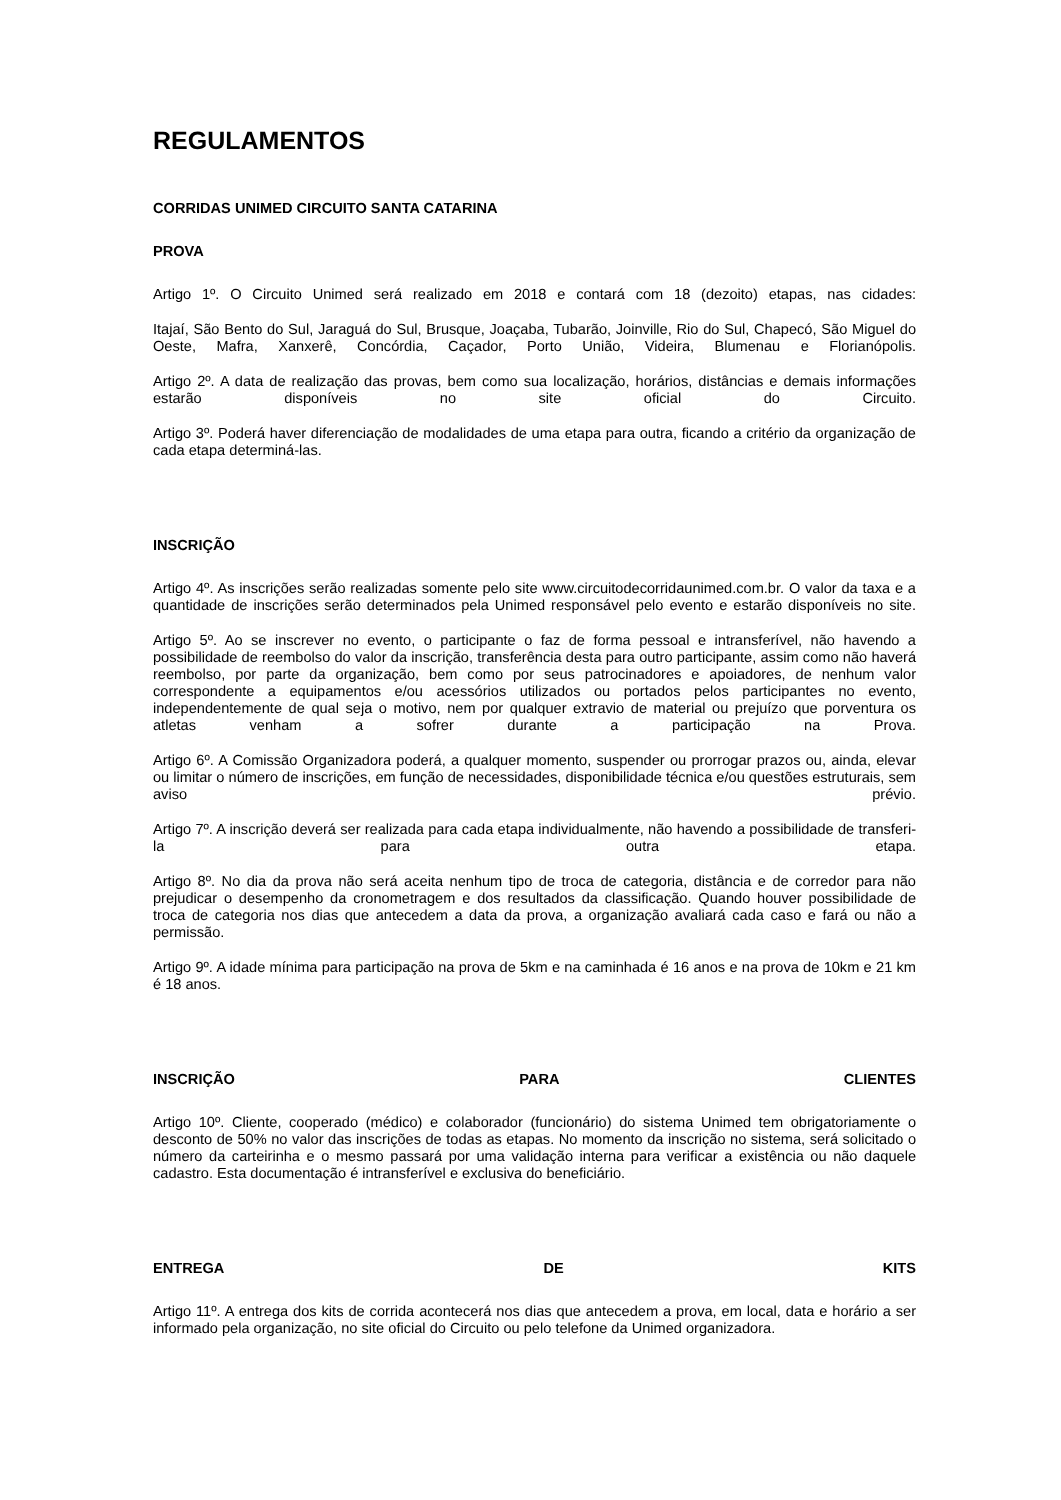REGULAMENTOS
CORRIDAS UNIMED CIRCUITO SANTA CATARINA
PROVA
Artigo 1º. O Circuito Unimed será realizado em 2018 e contará com 18 (dezoito) etapas, nas cidades:
Itajaí, São Bento do Sul, Jaraguá do Sul, Brusque, Joaçaba, Tubarão, Joinville, Rio do Sul, Chapecó, São Miguel do Oeste, Mafra, Xanxerê, Concórdia, Caçador, Porto União, Videira, Blumenau e Florianópolis.
Artigo 2º. A data de realização das provas, bem como sua localização, horários, distâncias e demais informações estarão disponíveis no site oficial do Circuito.
Artigo 3º. Poderá haver diferenciação de modalidades de uma etapa para outra, ficando a critério da organização de cada etapa determiná-las.
INSCRIÇÃO
Artigo 4º. As inscrições serão realizadas somente pelo site www.circuitodecorridaunimed.com.br. O valor da taxa e a quantidade de inscrições serão determinados pela Unimed responsável pelo evento e estarão disponíveis no site.
Artigo 5º. Ao se inscrever no evento, o participante o faz de forma pessoal e intransferível, não havendo a possibilidade de reembolso do valor da inscrição, transferência desta para outro participante, assim como não haverá reembolso, por parte da organização, bem como por seus patrocinadores e apoiadores, de nenhum valor correspondente a equipamentos e/ou acessórios utilizados ou portados pelos participantes no evento, independentemente de qual seja o motivo, nem por qualquer extravio de material ou prejuízo que porventura os atletas venham a sofrer durante a participação na Prova.
Artigo 6º. A Comissão Organizadora poderá, a qualquer momento, suspender ou prorrogar prazos ou, ainda, elevar ou limitar o número de inscrições, em função de necessidades, disponibilidade técnica e/ou questões estruturais, sem aviso prévio.
Artigo 7º. A inscrição deverá ser realizada para cada etapa individualmente, não havendo a possibilidade de transferi-la para outra etapa.
Artigo 8º. No dia da prova não será aceita nenhum tipo de troca de categoria, distância e de corredor para não prejudicar o desempenho da cronometragem e dos resultados da classificação. Quando houver possibilidade de troca de categoria nos dias que antecedem a data da prova, a organização avaliará cada caso e fará ou não a permissão.
Artigo 9º. A idade mínima para participação na prova de 5km e na caminhada é 16 anos e na prova de 10km e 21 km é 18 anos.
INSCRIÇÃO PARA CLIENTES
Artigo 10º. Cliente, cooperado (médico) e colaborador (funcionário) do sistema Unimed tem obrigatoriamente o desconto de 50% no valor das inscrições de todas as etapas. No momento da inscrição no sistema, será solicitado o número da carteirinha e o mesmo passará por uma validação interna para verificar a existência ou não daquele cadastro. Esta documentação é intransferível e exclusiva do beneficiário.
ENTREGA DE KITS
Artigo 11º. A entrega dos kits de corrida acontecerá nos dias que antecedem a prova, em local, data e horário a ser informado pela organização, no site oficial do Circuito ou pelo telefone da Unimed organizadora.